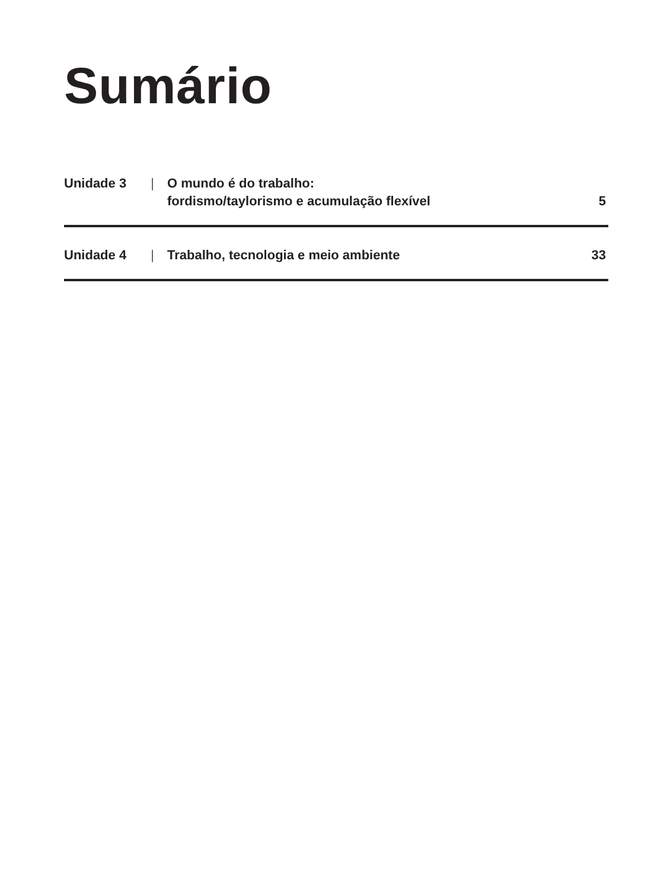Sumário
Unidade 3 | O mundo é do trabalho:
fordismo/taylorismo e acumulação flexível 5
Unidade 4 | Trabalho, tecnologia e meio ambiente 33